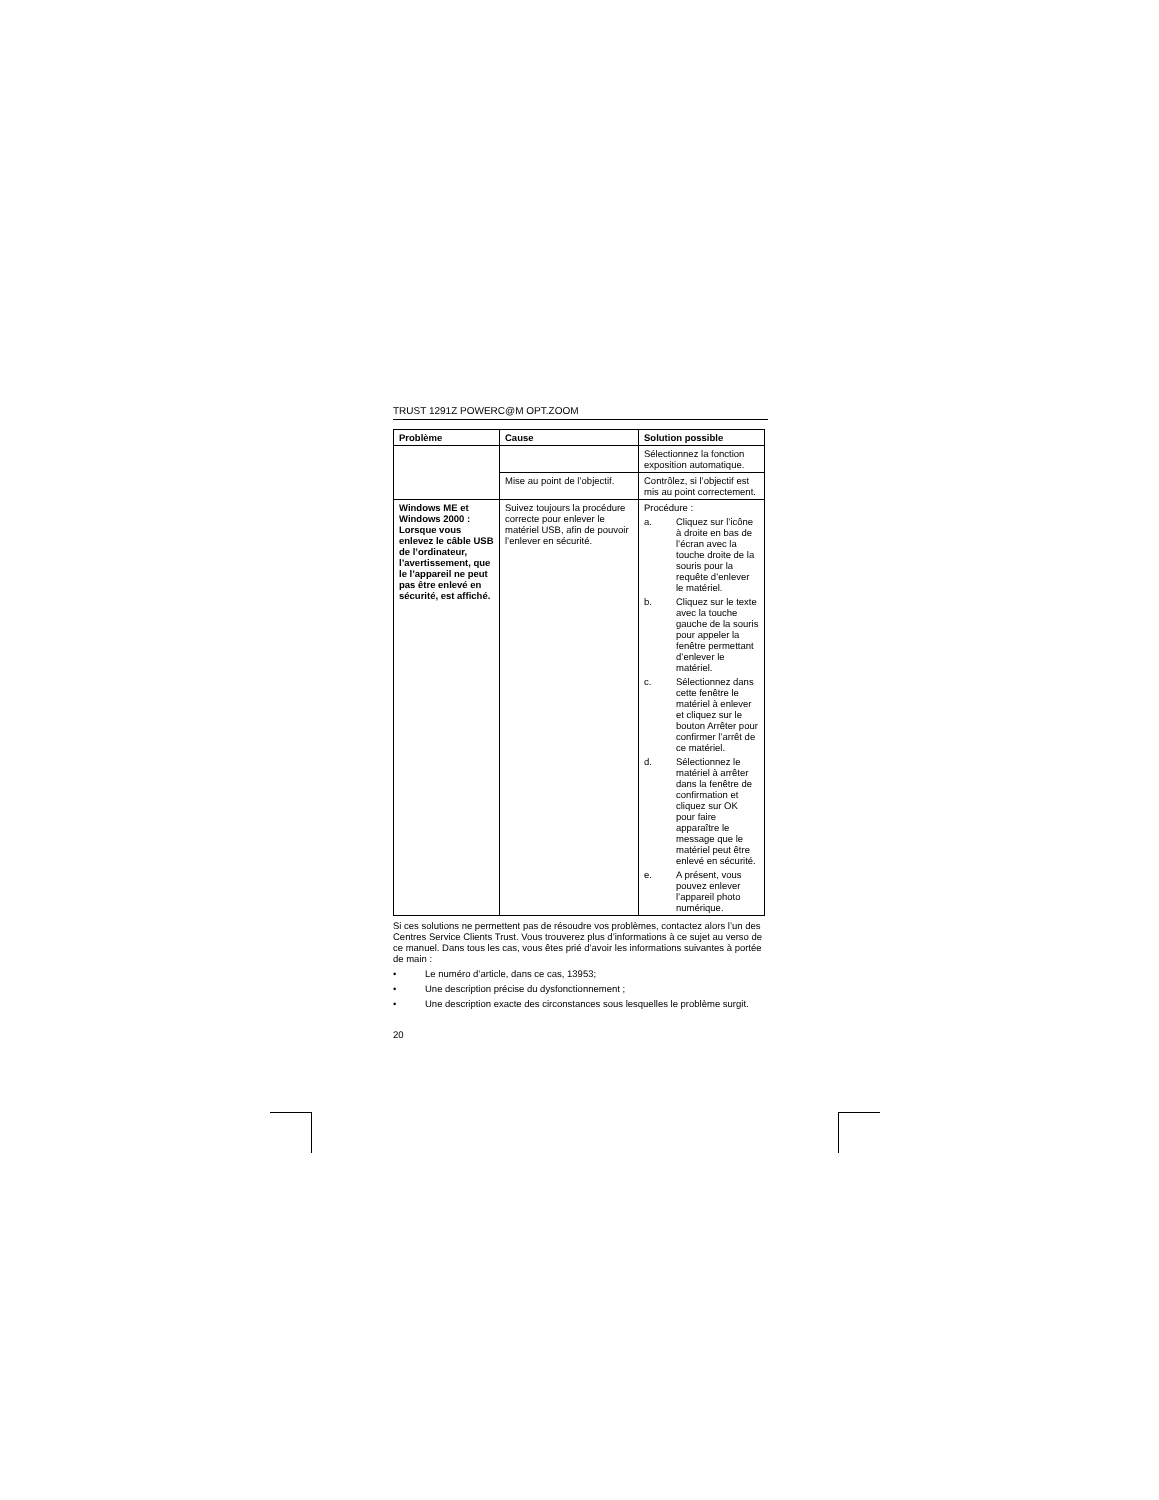TRUST 1291Z POWERC@M OPT.ZOOM
| Problème | Cause | Solution possible |
| --- | --- | --- |
| | | Sélectionnez la fonction exposition automatique. |
| | Mise au point de l’objectif. | Contrôlez, si l’objectif est mis au point correctement. |
| Windows ME et Windows 2000 : Lorsque vous enlevez le câble USB de l’ordinateur, l’avertissement, que le l’appareil ne peut pas être enlevé en sécurité, est affiché. | Suivez toujours la procédure correcte pour enlever le matériel USB, afin de pouvoir l’enlever en sécurité. | Procédure : a. Cliquez sur l’icône à droite en bas de l’écran avec la touche droite de la souris pour la requête d’enlever le matériel. b. Cliquez sur le texte avec la touche gauche de la souris pour appeler la fenêtre permettant d’enlever le matériel. c. Sélectionnez dans cette fenêtre le matériel à enlever et cliquez sur le bouton Arrêter pour confirmer l’arrêt de ce matériel. d. Sélectionnez le matériel à arrêter dans la fenêtre de confirmation et cliquez sur OK pour faire apparaître le message que le matériel peut être enlevé en sécurité. e. A présent, vous pouvez enlever l’appareil photo numérique. |
Si ces solutions ne permettent pas de résoudre vos problèmes, contactez alors l’un des Centres Service Clients Trust. Vous trouverez plus d’informations à ce sujet au verso de ce manuel. Dans tous les cas, vous êtes prié d’avoir les informations suivantes à portée de main :
• Le numéro d’article, dans ce cas, 13953;
• Une description précise du dysfonctionnement ;
• Une description exacte des circonstances sous lesquelles le problème surgit.
20